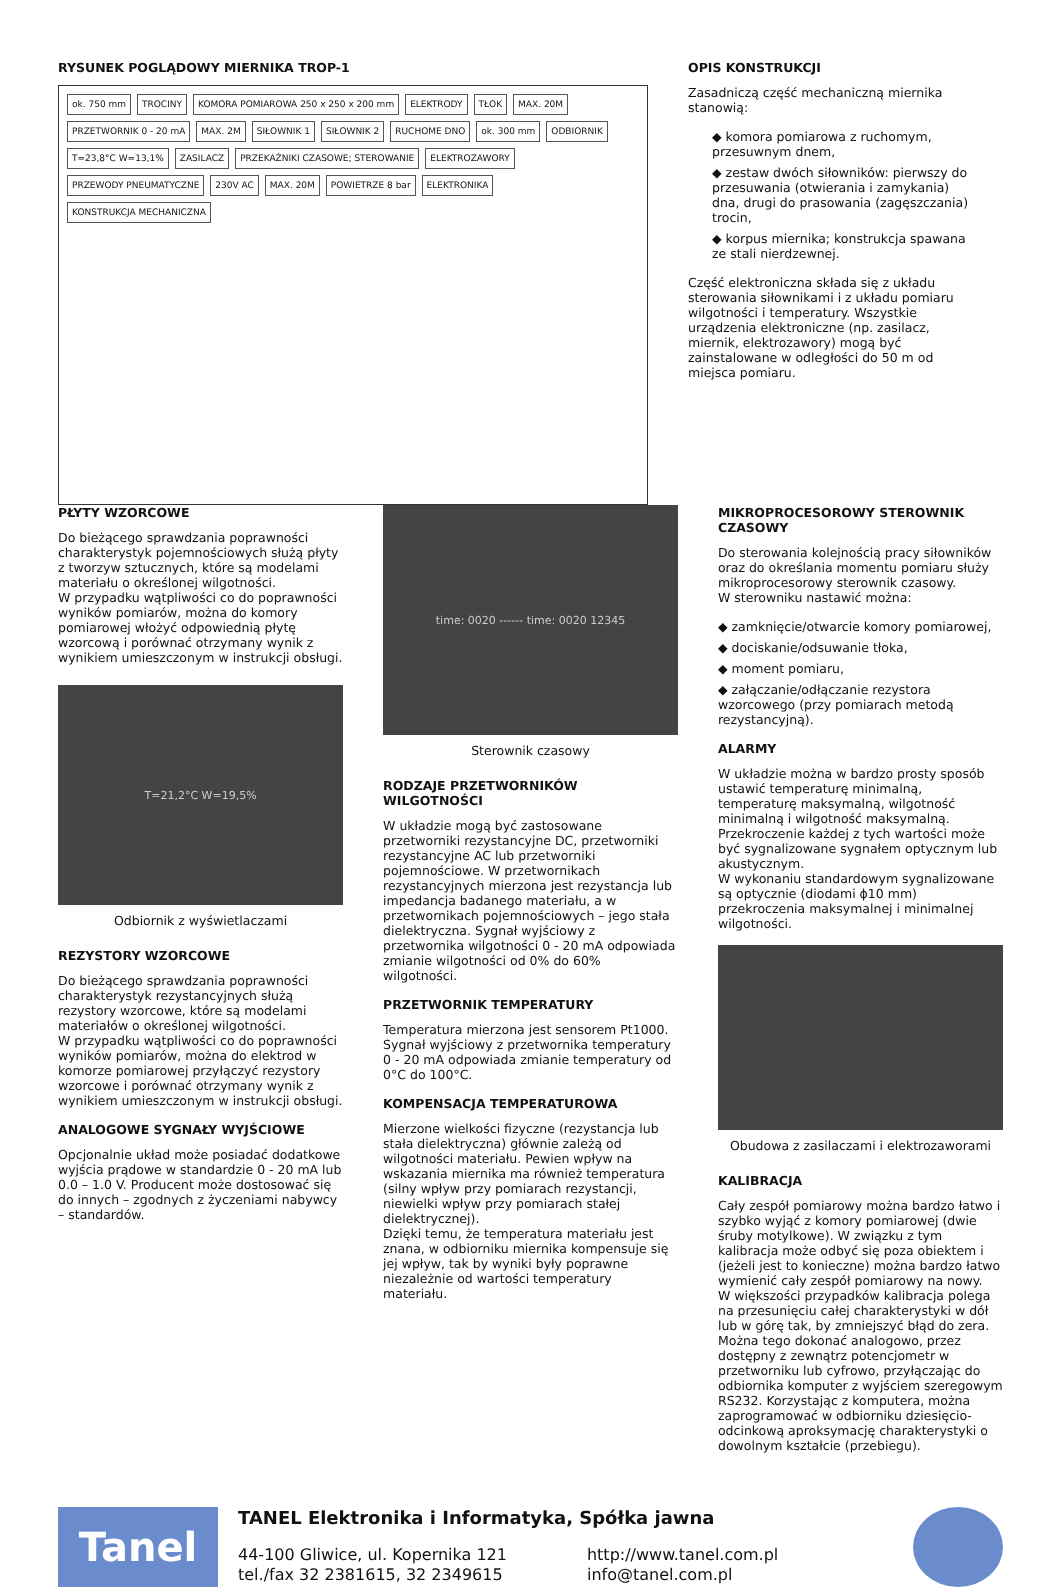RYSUNEK POGLĄDOWY MIERNIKA TROP-1
ok. 750 mm TROCINY KOMORA POMIAROWA 250 x 250 x 200 mm ELEKTRODY TŁOK MAX. 20M PRZETWORNIK 0 - 20 mA MAX. 2M SIŁOWNIK 1 SIŁOWNIK 2 RUCHOME DNO ok. 300 mm ODBIORNIK T=23,8°C W=13,1% ZASILACZ PRZEKAŹNIKI CZASOWE; STEROWANIE ELEKTROZAWORY PRZEWODY PNEUMATYCZNE 230V AC MAX. 20M POWIETRZE 8 bar ELEKTRONIKA KONSTRUKCJA MECHANICZNA
OPIS KONSTRUKCJI
Zasadniczą część mechaniczną miernika stanowią:
◆ komora pomiarowa z ruchomym, przesuwnym dnem,
◆ zestaw dwóch siłowników: pierwszy do przesuwania (otwierania i zamykania) dna, drugi do prasowania (zagęszczania) trocin,
◆ korpus miernika; konstrukcja spawana ze stali nierdzewnej.
Część elektroniczna składa się z układu sterowania siłownikami i z układu pomiaru wilgotności i temperatury. Wszystkie urządzenia elektroniczne (np. zasilacz, miernik, elektrozawory) mogą być zainstalowane w odległości do 50 m od miejsca pomiaru.
PŁYTY WZORCOWE
Do bieżącego sprawdzania poprawności charakterystyk pojemnościowych służą płyty z tworzyw sztucznych, które są modelami materiału o określonej wilgotności.
W przypadku wątpliwości co do poprawności wyników pomiarów, można do komory pomiarowej włożyć odpowiednią płytę wzorcową i porównać otrzymany wynik z wynikiem umieszczonym w instrukcji obsługi.
T=21,2°C W=19,5%
Odbiornik z wyświetlaczami
REZYSTORY WZORCOWE
Do bieżącego sprawdzania poprawności charakterystyk rezystancyjnych służą rezystory wzorcowe, które są modelami materiałów o określonej wilgotności.
W przypadku wątpliwości co do poprawności wyników pomiarów, można do elektrod w komorze pomiarowej przyłączyć rezystory wzorcowe i porównać otrzymany wynik z wynikiem umieszczonym w instrukcji obsługi.
ANALOGOWE SYGNAŁY WYJŚCIOWE
Opcjonalnie układ może posiadać dodatkowe wyjścia prądowe w standardzie 0 - 20 mA lub 0.0 – 1.0 V. Producent może dostosować się do innych – zgodnych z życzeniami nabywcy – standardów.
time: 0020 ------ time: 0020 12345
Sterownik czasowy
RODZAJE PRZETWORNIKÓW WILGOTNOŚCI
W układzie mogą być zastosowane przetworniki rezystancyjne DC, przetworniki rezystancyjne AC lub przetworniki pojemnościowe. W przetwornikach rezystancyjnych mierzona jest rezystancja lub impedancja badanego materiału, a w przetwornikach pojemnościowych – jego stała dielektryczna. Sygnał wyjściowy z przetwornika wilgotności 0 - 20 mA odpowiada zmianie wilgotności od 0% do 60% wilgotności.
PRZETWORNIK TEMPERATURY
Temperatura mierzona jest sensorem Pt1000. Sygnał wyjściowy z przetwornika temperatury 0 - 20 mA odpowiada zmianie temperatury od 0°C do 100°C.
KOMPENSACJA TEMPERATUROWA
Mierzone wielkości fizyczne (rezystancja lub stała dielektryczna) głównie zależą od wilgotności materiału. Pewien wpływ na wskazania miernika ma również temperatura (silny wpływ przy pomiarach rezystancji, niewielki wpływ przy pomiarach stałej dielektrycznej).
Dzięki temu, że temperatura materiału jest znana, w odbiorniku miernika kompensuje się jej wpływ, tak by wyniki były poprawne niezależnie od wartości temperatury materiału.
MIKROPROCESOROWY STEROWNIK CZASOWY
Do sterowania kolejnością pracy siłowników oraz do określania momentu pomiaru służy mikroprocesorowy sterownik czasowy.
W sterowniku nastawić można:
◆ zamknięcie/otwarcie komory pomiarowej,
◆ dociskanie/odsuwanie tłoka,
◆ moment pomiaru,
◆ załączanie/odłączanie rezystora wzorcowego (przy pomiarach metodą rezystancyjną).
ALARMY
W układzie można w bardzo prosty sposób ustawić temperaturę minimalną, temperaturę maksymalną, wilgotność minimalną i wilgotność maksymalną. Przekroczenie każdej z tych wartości może być sygnalizowane sygnałem optycznym lub akustycznym.
W wykonaniu standardowym sygnalizowane są optycznie (diodami ϕ10 mm) przekroczenia maksymalnej i minimalnej wilgotności.
Obudowa z zasilaczami i elektrozaworami
KALIBRACJA
Cały zespół pomiarowy można bardzo łatwo i szybko wyjąć z komory pomiarowej (dwie śruby motylkowe). W związku z tym kalibracja może odbyć się poza obiektem i (jeżeli jest to konieczne) można bardzo łatwo wymienić cały zespół pomiarowy na nowy.
W większości przypadków kalibracja polega na przesunięciu całej charakterystyki w dół lub w górę tak, by zmniejszyć błąd do zera. Można tego dokonać analogowo, przez dostępny z zewnątrz potencjometr w przetworniku lub cyfrowo, przyłączając do odbiornika komputer z wyjściem szeregowym RS232. Korzystając z komputera, można zaprogramować w odbiorniku dziesięcio-odcinkową aproksymację charakterystyki o dowolnym kształcie (przebiegu).
Tanel
TANEL Elektronika i Informatyka, Spółka jawna
44-100 Gliwice, ul. Kopernika 121
tel./fax 32 2381615, 32 2349615
http://www.tanel.com.pl
info@tanel.com.pl